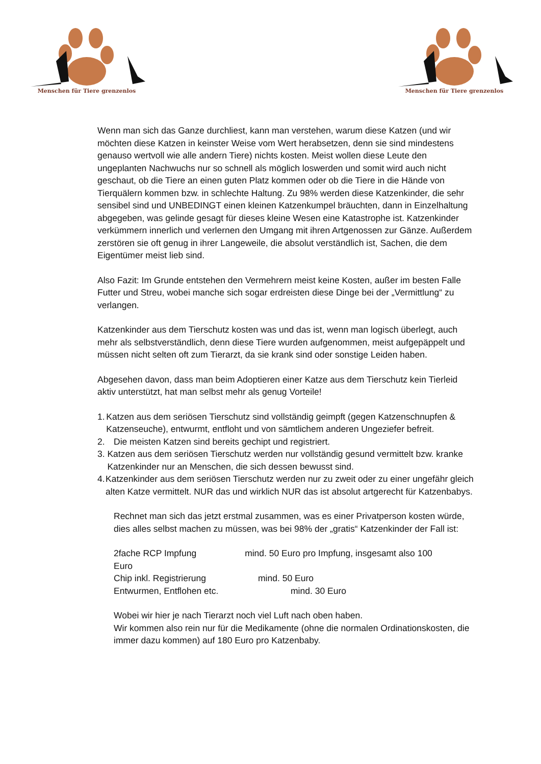Menschen für Tiere grenzenlos
Menschen für Tiere grenzenlos
Wenn man sich das Ganze durchliest, kann man verstehen, warum diese Katzen (und wir möchten diese Katzen in keinster Weise vom Wert herabsetzen, denn sie sind mindestens genauso wertvoll wie alle andern Tiere) nichts kosten. Meist wollen diese Leute den ungeplanten Nachwuchs nur so schnell als möglich loswerden und somit wird auch nicht geschaut, ob die Tiere an einen guten Platz kommen oder ob die Tiere in die Hände von Tierquälern kommen bzw. in schlechte Haltung. Zu 98% werden diese Katzenkinder, die sehr sensibel sind und UNBEDINGT einen kleinen Katzenkumpel bräuchten, dann in Einzelhaltung abgegeben, was gelinde gesagt für dieses kleine Wesen eine Katastrophe ist. Katzenkinder verkümmern innerlich und verlernen den Umgang mit ihren Artgenossen zur Gänze. Außerdem zerstören sie oft genug in ihrer Langeweile, die absolut verständlich ist, Sachen, die dem Eigentümer meist lieb sind.
Also Fazit: Im Grunde entstehen den Vermehrern meist keine Kosten, außer im besten Falle Futter und Streu, wobei manche sich sogar erdreisten diese Dinge bei der „Vermittlung“ zu verlangen.
Katzenkinder aus dem Tierschutz kosten was und das ist, wenn man logisch überlegt, auch mehr als selbstverständlich, denn diese Tiere wurden aufgenommen, meist aufgepäppelt und müssen nicht selten oft zum Tierarzt, da sie krank sind oder sonstige Leiden haben.
Abgesehen davon, dass man beim Adoptieren einer Katze aus dem Tierschutz kein Tierleid aktiv unterstützt, hat man selbst mehr als genug Vorteile!
1. Katzen aus dem seriösen Tierschutz sind vollständig geimpft (gegen Katzenschnupfen & Katzenseuche), entwurmt, entfloht und von sämtlichem anderen Ungeziefer befreit.
2. Die meisten Katzen sind bereits gechipt und registriert.
3. Katzen aus dem seriösen Tierschutz werden nur vollständig gesund vermittelt bzw. kranke Katzenkinder nur an Menschen, die sich dessen bewusst sind.
4. Katzenkinder aus dem seriösen Tierschutz werden nur zu zweit oder zu einer ungefähr gleich alten Katze vermittelt. NUR das und wirklich NUR das ist absolut artgerecht für Katzenbabys.
Rechnet man sich das jetzt erstmal zusammen, was es einer Privatperson kosten würde, dies alles selbst machen zu müssen, was bei 98% der „gratis“ Katzenkinder der Fall ist:
2fache RCP Impfung mind. 50 Euro pro Impfung, insgesamt also 100
Euro
Chip inkl. Registrierung mind. 50 Euro
Entwurmen, Entflohen etc. mind. 30 Euro
Wobei wir hier je nach Tierarzt noch viel Luft nach oben haben.
Wir kommen also rein nur für die Medikamente (ohne die normalen Ordinationskosten, die immer dazu kommen) auf 180 Euro pro Katzenbaby.